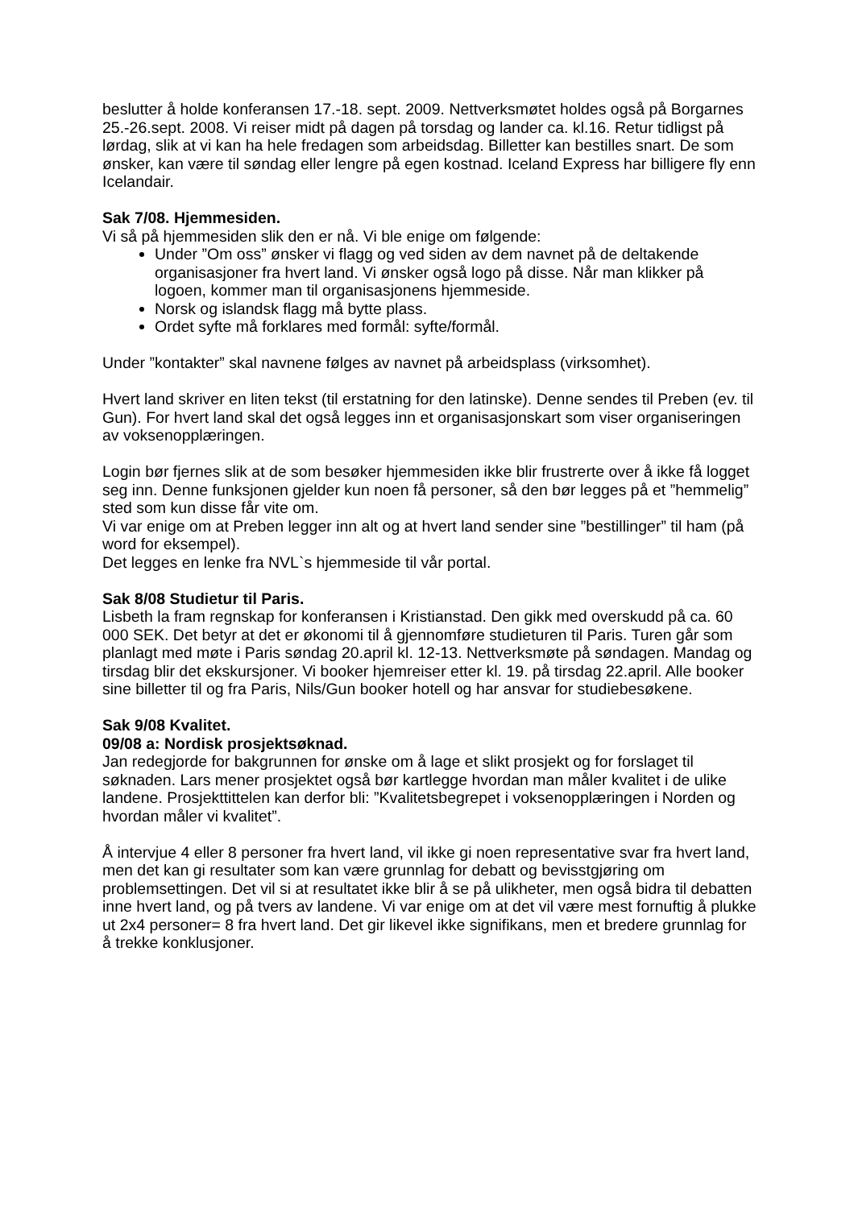beslutter å holde konferansen 17.-18. sept. 2009. Nettverksmøtet holdes også på Borgarnes 25.-26.sept. 2008. Vi reiser midt på dagen på torsdag og lander ca. kl.16. Retur tidligst på lørdag, slik at vi kan ha hele fredagen som arbeidsdag. Billetter kan bestilles snart. De som ønsker, kan være til søndag eller lengre på egen kostnad. Iceland Express har billigere fly enn Icelandair.
Sak 7/08. Hjemmesiden.
Vi så på hjemmesiden slik den er nå. Vi ble enige om følgende:
Under ”Om oss” ønsker vi flagg og ved siden av dem navnet på de deltakende organisasjoner fra hvert land. Vi ønsker også logo på disse. Når man klikker på logoen, kommer man til organisasjonens hjemmeside.
Norsk og islandsk flagg må bytte plass.
Ordet syfte må forklares med formål: syfte/formål.
Under ”kontakter” skal navnene følges av navnet på arbeidsplass (virksomhet).
Hvert land skriver en liten tekst (til erstatning for den latinske). Denne sendes til Preben (ev. til Gun). For hvert land skal det også legges inn et organisasjonskart som viser organiseringen av voksenopplæringen.
Login bør fjernes slik at de som besøker hjemmesiden ikke blir frustrerte over å ikke få logget seg inn. Denne funksjonen gjelder kun noen få personer, så den bør legges på et ”hemmelig” sted som kun disse får vite om.
Vi var enige om at Preben legger inn alt og at hvert land sender sine ”bestillinger” til ham (på word for eksempel).
Det legges en lenke fra NVL`s hjemmeside til vår portal.
Sak 8/08 Studietur til Paris.
Lisbeth la fram regnskap for konferansen i Kristianstad. Den gikk med overskudd på ca. 60 000 SEK. Det betyr at det er økonomi til å gjennomføre studieturen til Paris. Turen går som planlagt med møte i Paris søndag 20.april kl. 12-13. Nettverksmøte på søndagen. Mandag og tirsdag blir det ekskursjoner. Vi booker hjemreiser etter kl. 19. på tirsdag 22.april. Alle booker sine billetter til og fra Paris, Nils/Gun booker hotell og har ansvar for studiebesøkene.
Sak 9/08 Kvalitet.
09/08 a: Nordisk prosjektsøknad.
Jan redegjorde for bakgrunnen for ønske om å lage et slikt prosjekt og for forslaget til søknaden. Lars mener prosjektet også bør kartlegge hvordan man måler kvalitet i de ulike landene. Prosjekttittelen kan derfor bli: ”Kvalitetsbegrepet i voksenopplæringen i Norden og hvordan måler vi kvalitet”.
Å intervjue 4 eller 8 personer fra hvert land, vil ikke gi noen representative svar fra hvert land, men det kan gi resultater som kan være grunnlag for debatt og bevisstgjøring om problemsettingen. Det vil si at resultatet ikke blir å se på ulikheter, men også bidra til debatten inne hvert land, og på tvers av landene. Vi var enige om at det vil være mest fornuftig å plukke ut 2x4 personer= 8 fra hvert land. Det gir likevel ikke signifikans, men et bredere grunnlag for å trekke konklusjoner.